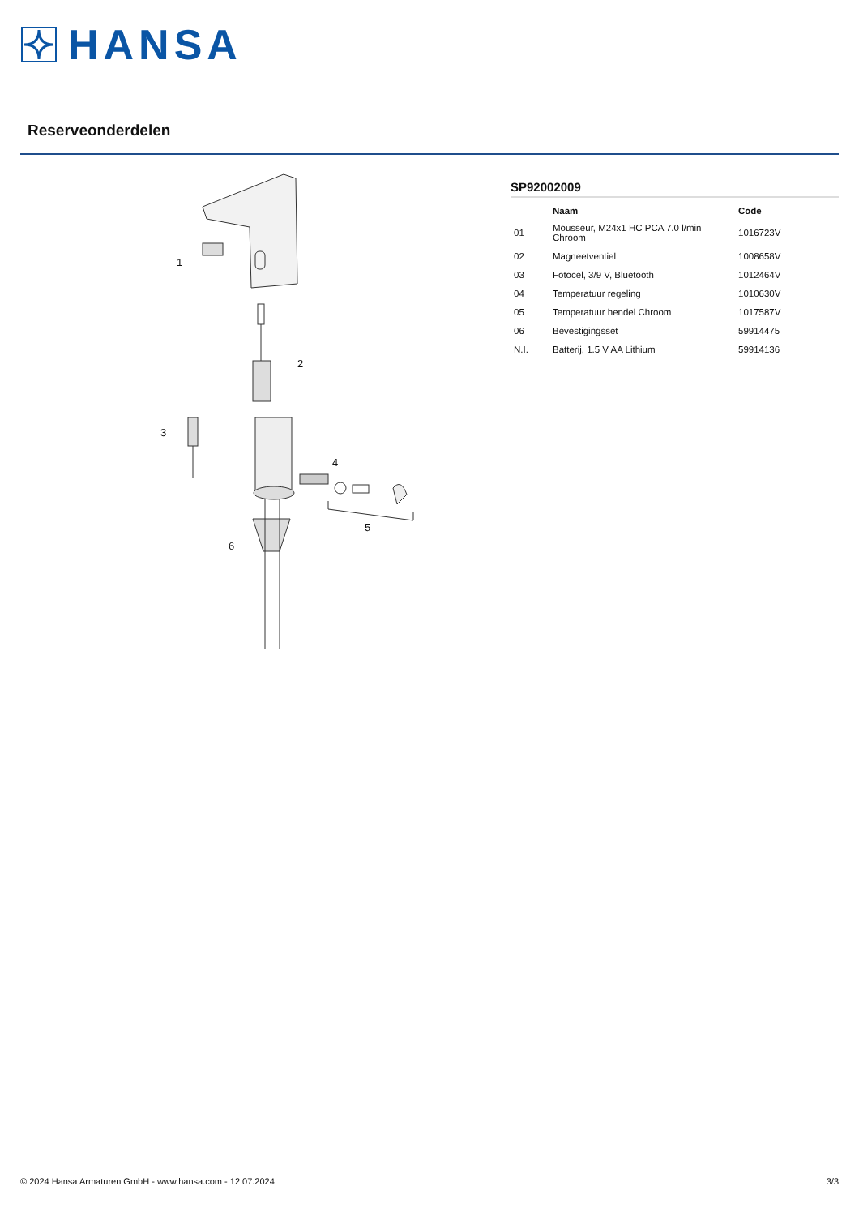HANSA
Reserveonderdelen
1
2
3
4
5
6
SP92002009
| | Naam | Code |
| --- | --- | --- |
| 01 | Mousseur, M24x1 HC PCA 7.0 l/min Chroom | 1016723V |
| 02 | Magneetventiel | 1008658V |
| 03 | Fotocel, 3/9 V, Bluetooth | 1012464V |
| 04 | Temperatuur regeling | 1010630V |
| 05 | Temperatuur hendel Chroom | 1017587V |
| 06 | Bevestigingsset | 59914475 |
| N.I. | Batterij, 1.5 V AA Lithium | 59914136 |
© 2024 Hansa Armaturen GmbH - www.hansa.com - 12.07.2024 3/3